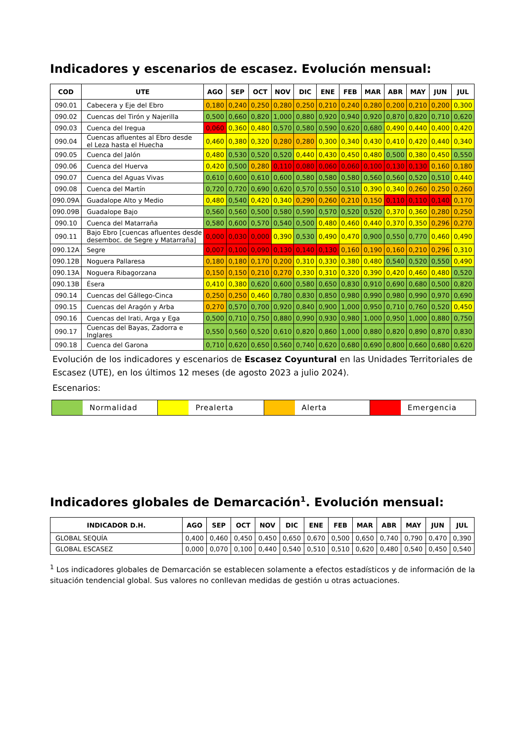Indicadores y escenarios de escasez. Evolución mensual:
| COD | UTE | AGO | SEP | OCT | NOV | DIC | ENE | FEB | MAR | ABR | MAY | JUN | JUL |
| --- | --- | --- | --- | --- | --- | --- | --- | --- | --- | --- | --- | --- | --- |
| 090.01 | Cabecera y Eje del Ebro | 0,180 | 0,240 | 0,250 | 0,280 | 0,250 | 0,210 | 0,240 | 0,280 | 0,200 | 0,210 | 0,200 | 0,300 |
| 090.02 | Cuencas del Tirón y Najerilla | 0,500 | 0,660 | 0,820 | 1,000 | 0,880 | 0,920 | 0,940 | 0,920 | 0,870 | 0,820 | 0,710 | 0,620 |
| 090.03 | Cuenca del Iregua | 0,060 | 0,360 | 0,480 | 0,570 | 0,580 | 0,590 | 0,620 | 0,680 | 0,490 | 0,440 | 0,400 | 0,420 |
| 090.04 | Cuencas afluentes al Ebro desde el Leza hasta el Huecha | 0,460 | 0,380 | 0,320 | 0,280 | 0,280 | 0,300 | 0,340 | 0,430 | 0,410 | 0,420 | 0,440 | 0,340 |
| 090.05 | Cuenca del Jalón | 0,480 | 0,530 | 0,520 | 0,520 | 0,440 | 0,430 | 0,450 | 0,480 | 0,500 | 0,380 | 0,450 | 0,550 |
| 090.06 | Cuenca del Huerva | 0,420 | 0,500 | 0,280 | 0,110 | 0,080 | 0,060 | 0,060 | 0,100 | 0,130 | 0,130 | 0,160 | 0,180 |
| 090.07 | Cuenca del Aguas Vivas | 0,610 | 0,600 | 0,610 | 0,600 | 0,580 | 0,580 | 0,580 | 0,560 | 0,560 | 0,520 | 0,510 | 0,440 |
| 090.08 | Cuenca del Martín | 0,720 | 0,720 | 0,690 | 0,620 | 0,570 | 0,550 | 0,510 | 0,390 | 0,340 | 0,260 | 0,250 | 0,260 |
| 090.09A | Guadalope Alto y Medio | 0,480 | 0,540 | 0,420 | 0,340 | 0,290 | 0,260 | 0,210 | 0,150 | 0,110 | 0,110 | 0,140 | 0,170 |
| 090.09B | Guadalope Bajo | 0,560 | 0,560 | 0,500 | 0,580 | 0,590 | 0,570 | 0,520 | 0,520 | 0,370 | 0,360 | 0,280 | 0,250 |
| 090.10 | Cuenca del Matarraña | 0,580 | 0,600 | 0,570 | 0,540 | 0,500 | 0,480 | 0,460 | 0,440 | 0,370 | 0,350 | 0,296 | 0,270 |
| 090.11 | Bajo Ebro [cuencas afluentes desde desemboc. de Segre y Matarraña] | 0,000 | 0,030 | 0,000 | 0,390 | 0,530 | 0,490 | 0,470 | 0,900 | 0,550 | 0,770 | 0,460 | 0,490 |
| 090.12A | Segre | 0,007 | 0,100 | 0,090 | 0,130 | 0,140 | 0,130 | 0,160 | 0,190 | 0,160 | 0,210 | 0,296 | 0,310 |
| 090.12B | Noguera Pallaresa | 0,180 | 0,180 | 0,170 | 0,200 | 0,310 | 0,330 | 0,380 | 0,480 | 0,540 | 0,520 | 0,550 | 0,490 |
| 090.13A | Noguera Ribagorzana | 0,150 | 0,150 | 0,210 | 0,270 | 0,330 | 0,310 | 0,320 | 0,390 | 0,420 | 0,460 | 0,480 | 0,520 |
| 090.13B | Ésera | 0,410 | 0,380 | 0,620 | 0,600 | 0,580 | 0,650 | 0,830 | 0,910 | 0,690 | 0,680 | 0,500 | 0,820 |
| 090.14 | Cuencas del Gállego-Cinca | 0,250 | 0,250 | 0,460 | 0,780 | 0,830 | 0,850 | 0,980 | 0,990 | 0,980 | 0,990 | 0,970 | 0,690 |
| 090.15 | Cuencas del Aragón y Arba | 0,270 | 0,570 | 0,700 | 0,920 | 0,840 | 0,900 | 1,000 | 0,950 | 0,710 | 0,760 | 0,520 | 0,450 |
| 090.16 | Cuencas del Irati, Arga y Ega | 0,500 | 0,710 | 0,750 | 0,880 | 0,990 | 0,930 | 0,980 | 1,000 | 0,950 | 1,000 | 0,880 | 0,750 |
| 090.17 | Cuencas del Bayas, Zadorra e Inglares | 0,550 | 0,560 | 0,520 | 0,610 | 0,820 | 0,860 | 1,000 | 0,880 | 0,820 | 0,890 | 0,870 | 0,830 |
| 090.18 | Cuenca del Garona | 0,710 | 0,620 | 0,650 | 0,560 | 0,740 | 0,620 | 0,680 | 0,690 | 0,800 | 0,660 | 0,680 | 0,620 |
Evolución de los indicadores y escenarios de Escasez Coyuntural en las Unidades Territoriales de Escasez (UTE), en los últimos 12 meses (de agosto 2023 a julio 2024).
Escenarios:
Normalidad Prealerta Alerta Emergencia
Indicadores globales de Demarcación<sup>1</sup>. Evolución mensual:
| INDICADOR D.H. | AGO | SEP | OCT | NOV | DIC | ENE | FEB | MAR | ABR | MAY | JUN | JUL |
| --- | --- | --- | --- | --- | --- | --- | --- | --- | --- | --- | --- | --- |
| GLOBAL SEQUÍA | 0,400 | 0,460 | 0,450 | 0,450 | 0,650 | 0,670 | 0,500 | 0,650 | 0,740 | 0,790 | 0,470 | 0,390 |
| GLOBAL ESCASEZ | 0,000 | 0,070 | 0,100 | 0,440 | 0,540 | 0,510 | 0,510 | 0,620 | 0,480 | 0,540 | 0,450 | 0,540 |
<sup>1</sup> Los indicadores globales de Demarcación se establecen solamente a efectos estadísticos y de información de la situación tendencial global. Sus valores no conllevan medidas de gestión u otras actuaciones.